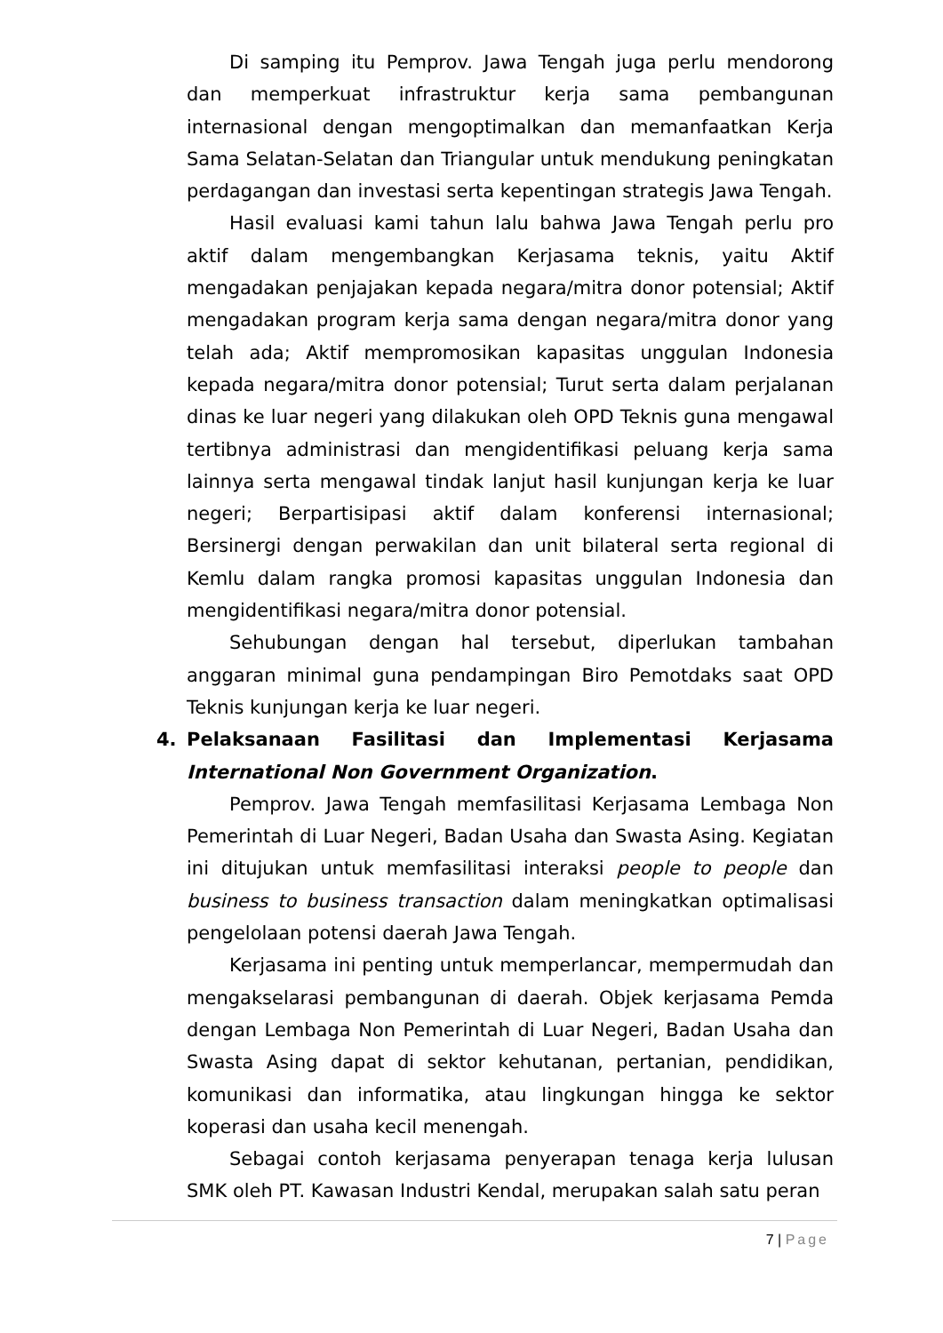Di samping itu Pemprov. Jawa Tengah juga perlu mendorong dan memperkuat infrastruktur kerja sama pembangunan internasional dengan mengoptimalkan dan memanfaatkan Kerja Sama Selatan-Selatan dan Triangular untuk mendukung peningkatan perdagangan dan investasi serta kepentingan strategis Jawa Tengah.
Hasil evaluasi kami tahun lalu bahwa Jawa Tengah perlu pro aktif dalam mengembangkan Kerjasama teknis, yaitu Aktif mengadakan penjajakan kepada negara/mitra donor potensial; Aktif mengadakan program kerja sama dengan negara/mitra donor yang telah ada; Aktif mempromosikan kapasitas unggulan Indonesia kepada negara/mitra donor potensial; Turut serta dalam perjalanan dinas ke luar negeri yang dilakukan oleh OPD Teknis guna mengawal tertibnya administrasi dan mengidentifikasi peluang kerja sama lainnya serta mengawal tindak lanjut hasil kunjungan kerja ke luar negeri; Berpartisipasi aktif dalam konferensi internasional; Bersinergi dengan perwakilan dan unit bilateral serta regional di Kemlu dalam rangka promosi kapasitas unggulan Indonesia dan mengidentifikasi negara/mitra donor potensial.
Sehubungan dengan hal tersebut, diperlukan tambahan anggaran minimal guna pendampingan Biro Pemotdaks saat OPD Teknis kunjungan kerja ke luar negeri.
4. Pelaksanaan Fasilitasi dan Implementasi Kerjasama International Non Government Organization.
Pemprov. Jawa Tengah memfasilitasi Kerjasama Lembaga Non Pemerintah di Luar Negeri, Badan Usaha dan Swasta Asing. Kegiatan ini ditujukan untuk memfasilitasi interaksi people to people dan business to business transaction dalam meningkatkan optimalisasi pengelolaan potensi daerah Jawa Tengah.
Kerjasama ini penting untuk memperlancar, mempermudah dan mengakselarasi pembangunan di daerah. Objek kerjasama Pemda dengan Lembaga Non Pemerintah di Luar Negeri, Badan Usaha dan Swasta Asing dapat di sektor kehutanan, pertanian, pendidikan, komunikasi dan informatika, atau lingkungan hingga ke sektor koperasi dan usaha kecil menengah.
Sebagai contoh kerjasama penyerapan tenaga kerja lulusan SMK oleh PT. Kawasan Industri Kendal, merupakan salah satu peran
7 | Page